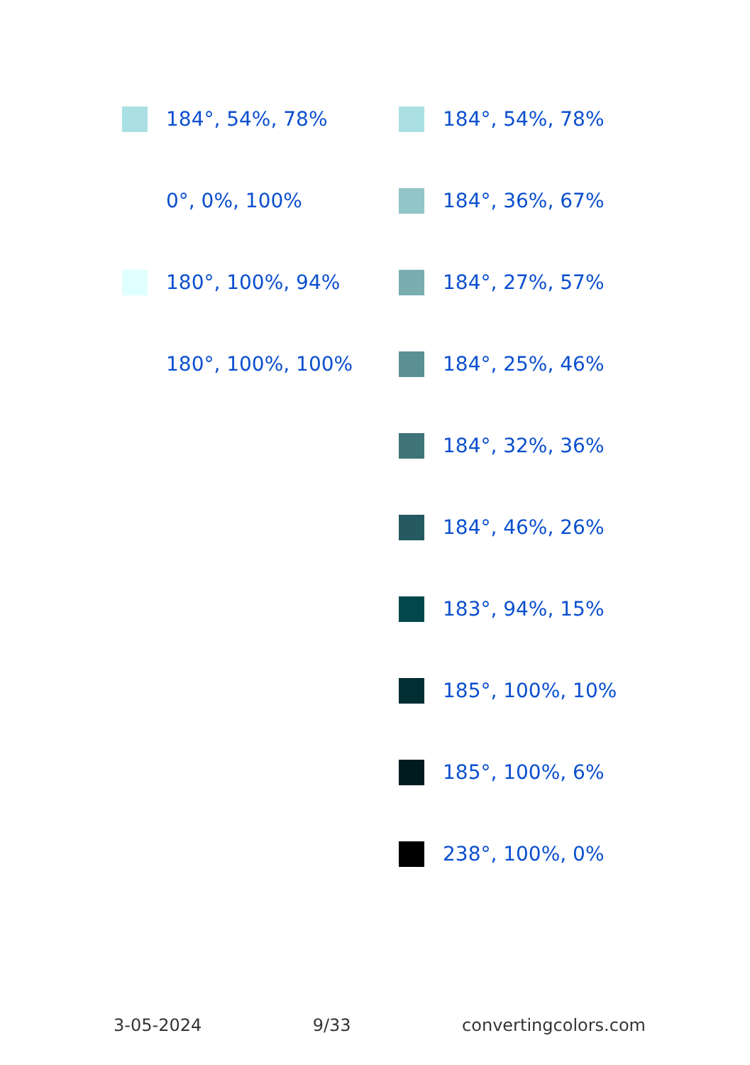184°, 54%, 78%
0°, 0%, 100%
180°, 100%, 94%
180°, 100%, 100%
184°, 54%, 78%
184°, 36%, 67%
184°, 27%, 57%
184°, 25%, 46%
184°, 32%, 36%
184°, 46%, 26%
183°, 94%, 15%
185°, 100%, 10%
185°, 100%, 6%
238°, 100%, 0%
3-05-2024 9/33 convertingcolors.com